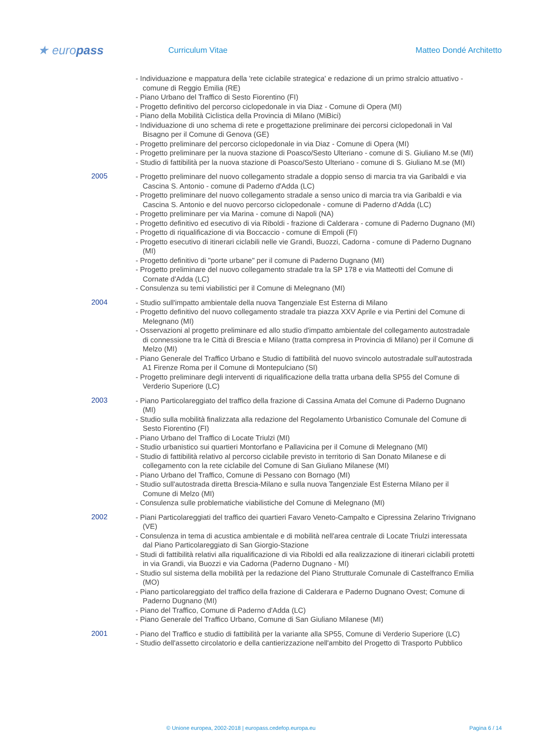★ europass
Curriculum Vitae Matteo Dondé Architetto
- Individuazione e mappatura della 'rete ciclabile strategica' e redazione di un primo stralcio attuativo - comune di Reggio Emilia (RE)
- Piano Urbano del Traffico di Sesto Fiorentino (FI)
- Progetto definitivo del percorso ciclopedonale in via Diaz - Comune di Opera (MI)
- Piano della Mobilità Ciclistica della Provincia di Milano (MiBici)
- Individuazione di uno schema di rete e progettazione preliminare dei percorsi ciclopedonali in Val Bisagno per il Comune di Genova (GE)
- Progetto preliminare del percorso ciclopedonale in via Diaz - Comune di Opera (MI)
- Progetto preliminare per la nuova stazione di Poasco/Sesto Ulteriano - comune di S. Giuliano M.se (MI)
- Studio di fattibilità per la nuova stazione di Poasco/Sesto Ulteriano - comune di S. Giuliano M.se (MI)
2005
- Progetto preliminare del nuovo collegamento stradale a doppio senso di marcia tra via Garibaldi e via Cascina S. Antonio - comune di Paderno d'Adda (LC)
- Progetto preliminare del nuovo collegamento stradale a senso unico di marcia tra via Garibaldi e via Cascina S. Antonio e del nuovo percorso ciclopedonale - comune di Paderno d'Adda (LC)
- Progetto preliminare per via Marina - comune di Napoli (NA)
- Progetto definitivo ed esecutivo di via Riboldi - frazione di Calderara - comune di Paderno Dugnano (MI)
- Progetto di riqualificazione di via Boccaccio - comune di Empoli (FI)
- Progetto esecutivo di itinerari ciclabili nelle vie Grandi, Buozzi, Cadorna - comune di Paderno Dugnano (MI)
- Progetto definitivo di "porte urbane" per il comune di Paderno Dugnano (MI)
- Progetto preliminare del nuovo collegamento stradale tra la SP 178 e via Matteotti del Comune di Cornate d'Adda (LC)
- Consulenza su temi viabilistici per il Comune di Melegnano (MI)
2004
- Studio sull'impatto ambientale della nuova Tangenziale Est Esterna di Milano
- Progetto definitivo del nuovo collegamento stradale tra piazza XXV Aprile e via Pertini del Comune di Melegnano (MI)
- Osservazioni al progetto preliminare ed allo studio d'impatto ambientale del collegamento autostradale di connessione tra le Città di Brescia e Milano (tratta compresa in Provincia di Milano) per il Comune di Melzo (MI)
- Piano Generale del Traffico Urbano e Studio di fattibilità del nuovo svincolo autostradale sull'autostrada A1 Firenze Roma per il Comune di Montepulciano (SI)
- Progetto preliminare degli interventi di riqualificazione della tratta urbana della SP55 del Comune di Verderio Superiore (LC)
2003
- Piano Particolareggiato del traffico della frazione di Cassina Amata del Comune di Paderno Dugnano (MI)
- Studio sulla mobilità finalizzata alla redazione del Regolamento Urbanistico Comunale del Comune di Sesto Fiorentino (FI)
- Piano Urbano del Traffico di Locate Triulzi (MI)
- Studio urbanistico sui quartieri Montorfano e Pallavicina per il Comune di Melegnano (MI)
- Studio di fattibilità relativo al percorso ciclabile previsto in territorio di San Donato Milanese e di collegamento con la rete ciclabile del Comune di San Giuliano Milanese (MI)
- Piano Urbano del Traffico, Comune di Pessano con Bornago (MI)
- Studio sull'autostrada diretta Brescia-Milano e sulla nuova Tangenziale Est Esterna Milano per il Comune di Melzo (MI)
- Consulenza sulle problematiche viabilistiche del Comune di Melegnano (MI)
2002
- Piani Particolareggiati del traffico dei quartieri Favaro Veneto-Campalto e Cipressina Zelarino Trivignano (VE)
- Consulenza in tema di acustica ambientale e di mobilità nell'area centrale di Locate Triulzi interessata dal Piano Particolareggiato di San Giorgio-Stazione
- Studi di fattibilità relativi alla riqualificazione di via Riboldi ed alla realizzazione di itinerari ciclabili protetti in via Grandi, via Buozzi e via Cadorna (Paderno Dugnano - MI)
- Studio sul sistema della mobilità per la redazione del Piano Strutturale Comunale di Castelfranco Emilia (MO)
- Piano particolareggiato del traffico della frazione di Calderara e Paderno Dugnano Ovest; Comune di Paderno Dugnano (MI)
- Piano del Traffico, Comune di Paderno d'Adda (LC)
- Piano Generale del Traffico Urbano, Comune di San Giuliano Milanese (MI)
2001
- Piano del Traffico e studio di fattibilità per la variante alla SP55, Comune di Verderio Superiore (LC)
- Studio dell'assetto circolatorio e della cantierizzazione nell'ambito del Progetto di Trasporto Pubblico
© Unione europea, 2002-2018 | europass.cedefop.europa.eu Pagina 6 / 14